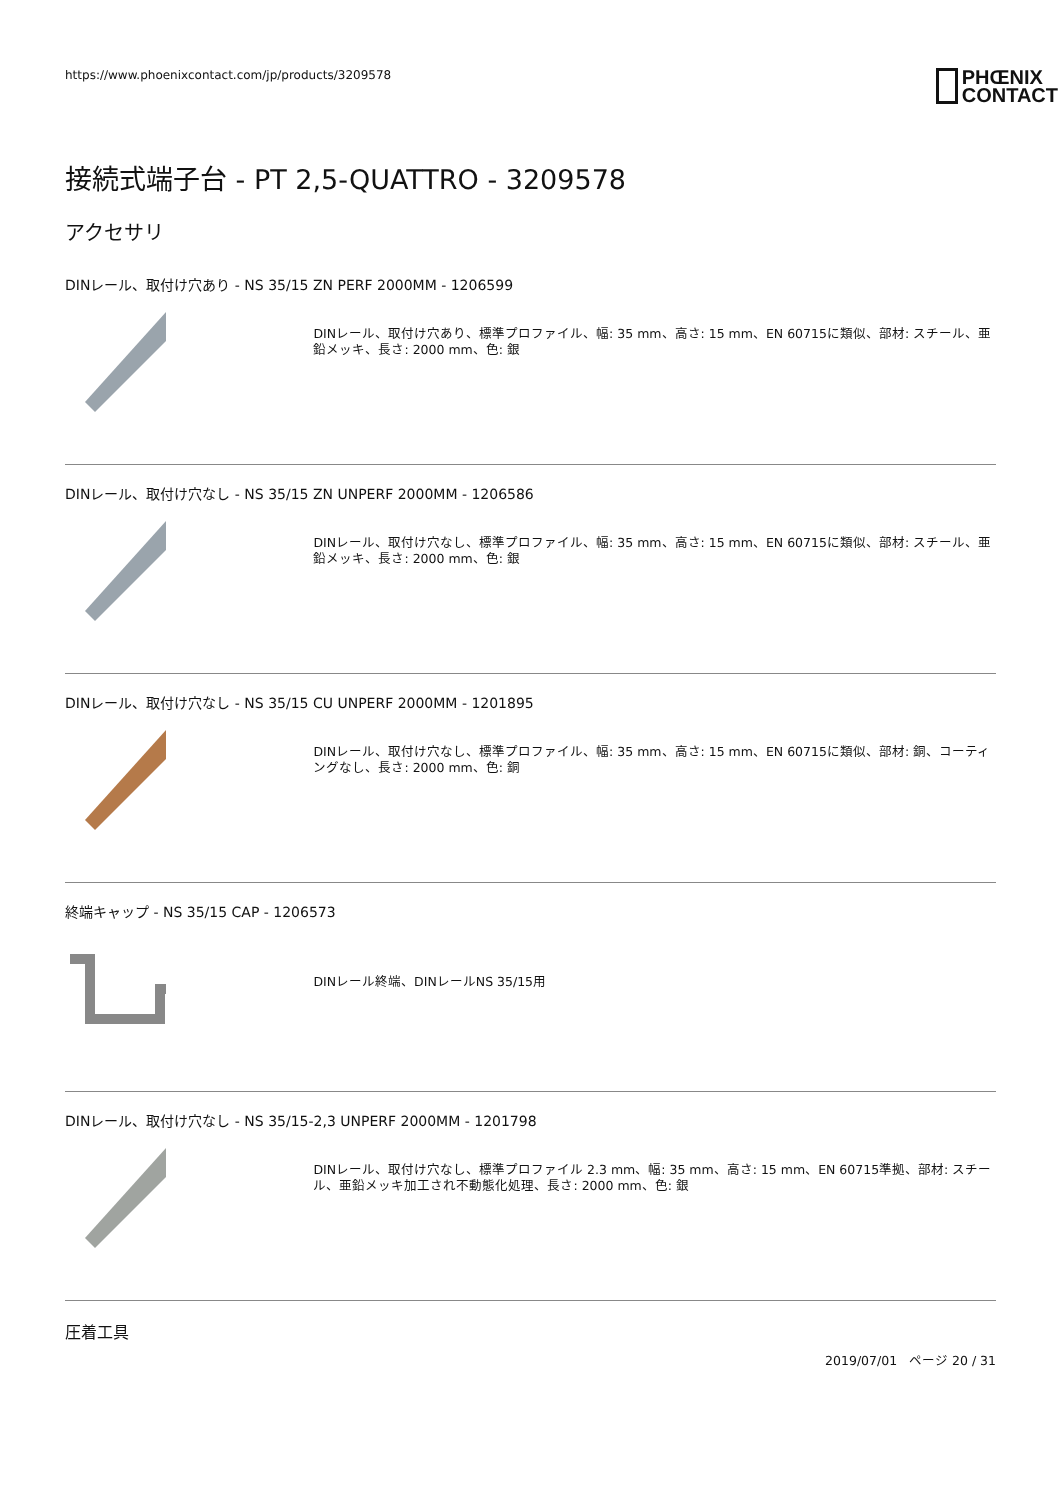https://www.phoenixcontact.com/jp/products/3209578
PHŒNIX
CONTACT
接続式端子台 - PT 2,5-QUATTRO - 3209578
アクセサリ
DINレール、取付け穴あり - NS 35/15 ZN PERF 2000MM - 1206599
DINレール、取付け穴あり、標準プロファイル、幅: 35 mm、高さ: 15 mm、EN 60715に類似、部材: スチール、亜鉛メッキ、長さ: 2000 mm、色: 銀
DINレール、取付け穴なし - NS 35/15 ZN UNPERF 2000MM - 1206586
DINレール、取付け穴なし、標準プロファイル、幅: 35 mm、高さ: 15 mm、EN 60715に類似、部材: スチール、亜鉛メッキ、長さ: 2000 mm、色: 銀
DINレール、取付け穴なし - NS 35/15 CU UNPERF 2000MM - 1201895
DINレール、取付け穴なし、標準プロファイル、幅: 35 mm、高さ: 15 mm、EN 60715に類似、部材: 銅、コーティングなし、長さ: 2000 mm、色: 銅
終端キャップ - NS 35/15 CAP - 1206573
DINレール終端、DINレールNS 35/15用
DINレール、取付け穴なし - NS 35/15-2,3 UNPERF 2000MM - 1201798
DINレール、取付け穴なし、標準プロファイル 2.3 mm、幅: 35 mm、高さ: 15 mm、EN 60715準拠、部材: スチール、亜鉛メッキ加工され不動態化処理、長さ: 2000 mm、色: 銀
圧着工具
2019/07/01 ページ 20 / 31